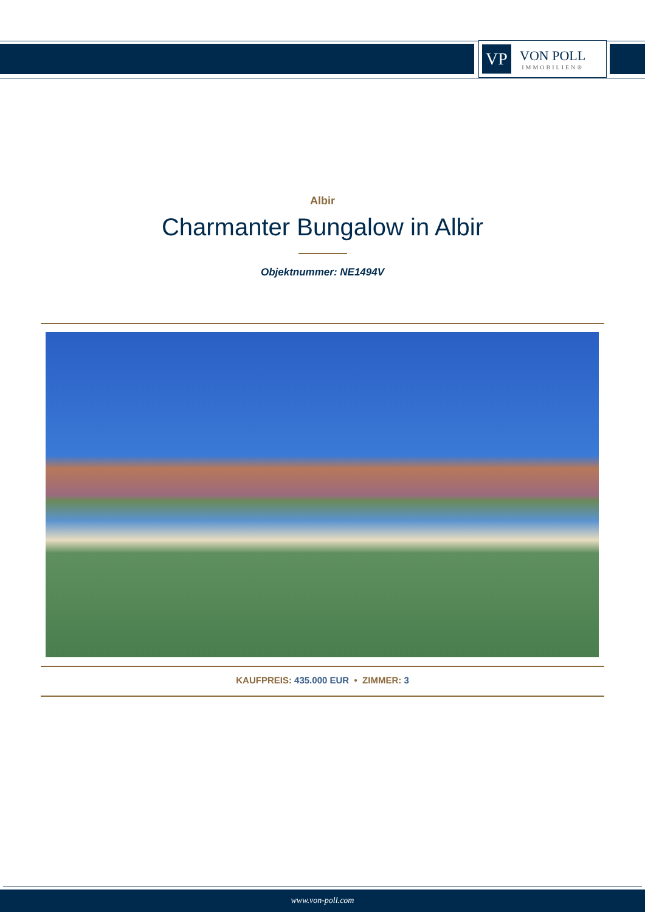VP
VON POLL
IMMOBILIEN®
Albir
Charmanter Bungalow in Albir
Objektnummer: NE1494V
KAUFPREIS: 435.000 EUR • ZIMMER: 3
www.von-poll.com